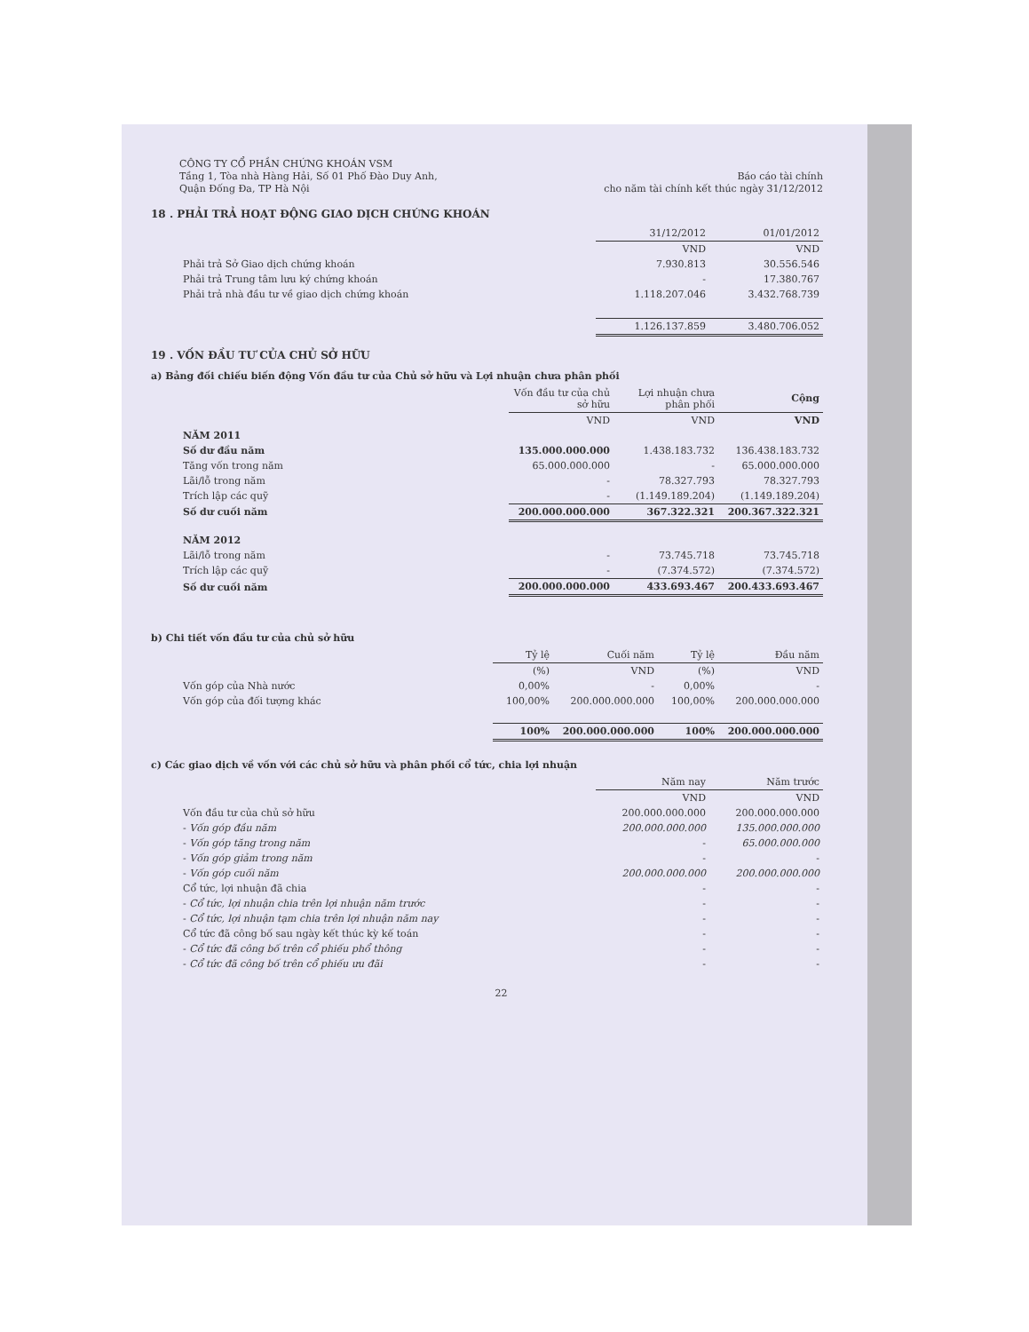CÔNG TY CỔ PHẦN CHỨNG KHOÁN VSM
Tầng 1, Tòa nhà Hàng Hải, Số 01 Phố Đào Duy Anh,
Quận Đống Đa, TP Hà Nội
Báo cáo tài chính
cho năm tài chính kết thúc ngày 31/12/2012
18 . PHẢI TRẢ HOẠT ĐỘNG GIAO DỊCH CHỨNG KHOÁN
| | 31/12/2012 | 01/01/2012 |
| | VND | VND |
| Phải trả Sở Giao dịch chứng khoán | 7.930.813 | 30.556.546 |
| Phải trả Trung tâm lưu ký chứng khoán | - | 17.380.767 |
| Phải trả nhà đầu tư về giao dịch chứng khoán | 1.118.207.046 | 3.432.768.739 |
| | 1.126.137.859 | 3.480.706.052 |
19 . VỐN ĐẦU TƯ CỦA CHỦ SỞ HỮU
a) Bảng đối chiếu biến động Vốn đầu tư của Chủ sở hữu và Lợi nhuận chưa phân phối
| | Vốn đầu tư của chủ sở hữu | Lợi nhuận chưa phân phối | Cộng |
| | VND | VND | VND |
| NĂM 2011 | | | |
| Số dư đầu năm | 135.000.000.000 | 1.438.183.732 | 136.438.183.732 |
| Tăng vốn trong năm | 65.000.000.000 | - | 65.000.000.000 |
| Lãi/lỗ trong năm | - | 78.327.793 | 78.327.793 |
| Trích lập các quỹ | - | (1.149.189.204) | (1.149.189.204) |
| Số dư cuối năm | 200.000.000.000 | 367.322.321 | 200.367.322.321 |
| NĂM 2012 | | | |
| Lãi/lỗ trong năm | - | 73.745.718 | 73.745.718 |
| Trích lập các quỹ | - | (7.374.572) | (7.374.572) |
| Số dư cuối năm | 200.000.000.000 | 433.693.467 | 200.433.693.467 |
b) Chi tiết vốn đầu tư của chủ sở hữu
| | Tỷ lệ | Cuối năm | Tỷ lệ | Đầu năm |
| | (%) | VND | (%) | VND |
| Vốn góp của Nhà nước | 0,00% | - | 0,00% | - |
| Vốn góp của đối tượng khác | 100,00% | 200.000.000.000 | 100,00% | 200.000.000.000 |
| | 100% | 200.000.000.000 | 100% | 200.000.000.000 |
c) Các giao dịch về vốn với các chủ sở hữu và phân phối cổ tức, chia lợi nhuận
| | Năm nay | Năm trước |
| | VND | VND |
| Vốn đầu tư của chủ sở hữu | 200.000.000.000 | 200.000.000.000 |
| - Vốn góp đầu năm | 200.000.000.000 | 135.000.000.000 |
| - Vốn góp tăng trong năm | - | 65.000.000.000 |
| - Vốn góp giảm trong năm | - | - |
| - Vốn góp cuối năm | 200.000.000.000 | 200.000.000.000 |
| Cổ tức, lợi nhuận đã chia | - | - |
| - Cổ tức, lợi nhuận chia trên lợi nhuận năm trước | - | - |
| - Cổ tức, lợi nhuận tạm chia trên lợi nhuận năm nay | - | - |
| Cổ tức đã công bố sau ngày kết thúc kỳ kế toán | - | - |
| - Cổ tức đã công bố trên cổ phiếu phổ thông | - | - |
| - Cổ tức đã công bố trên cổ phiếu ưu đãi | - | - |
22